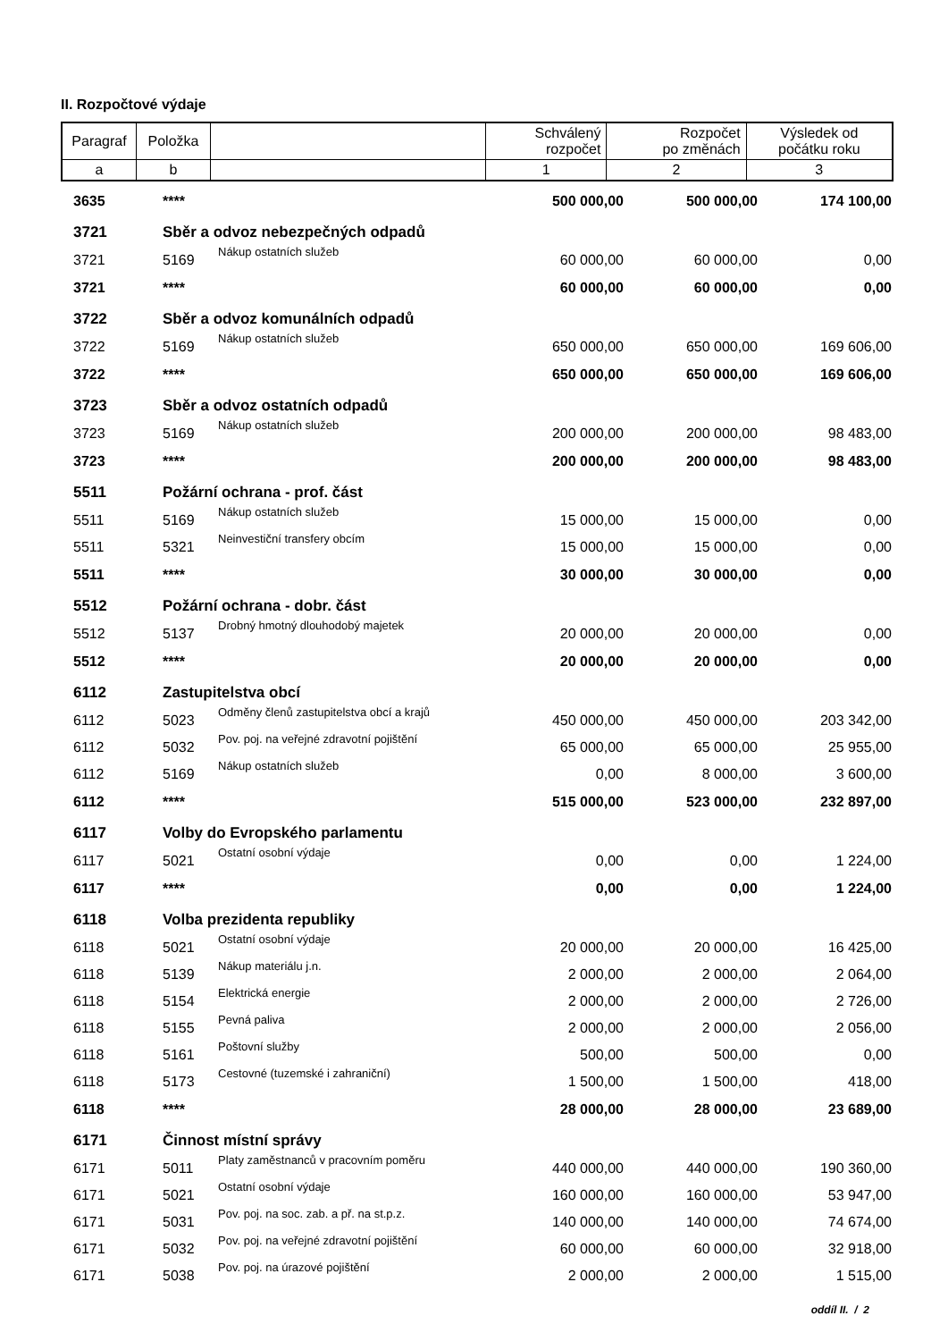II. Rozpočtové výdaje
| Paragraf | Položka | | Schválený rozpočet | Rozpočet po změnách | Výsledek od počátku roku |
| --- | --- | --- | --- | --- | --- |
| a | b | | 1 | 2 | 3 |
| 3635 | **** | | 500 000,00 | 500 000,00 | 174 100,00 |
| 3721 | Sběr a odvoz nebezpečných odpadů | | | | |
| 3721 | 5169 | Nákup ostatních služeb | 60 000,00 | 60 000,00 | 0,00 |
| 3721 | **** | | 60 000,00 | 60 000,00 | 0,00 |
| 3722 | Sběr a odvoz komunálních odpadů | | | | |
| 3722 | 5169 | Nákup ostatních služeb | 650 000,00 | 650 000,00 | 169 606,00 |
| 3722 | **** | | 650 000,00 | 650 000,00 | 169 606,00 |
| 3723 | Sběr a odvoz ostatních odpadů | | | | |
| 3723 | 5169 | Nákup ostatních služeb | 200 000,00 | 200 000,00 | 98 483,00 |
| 3723 | **** | | 200 000,00 | 200 000,00 | 98 483,00 |
| 5511 | Požární ochrana - prof. část | | | | |
| 5511 | 5169 | Nákup ostatních služeb | 15 000,00 | 15 000,00 | 0,00 |
| 5511 | 5321 | Neinvestiční transfery obcím | 15 000,00 | 15 000,00 | 0,00 |
| 5511 | **** | | 30 000,00 | 30 000,00 | 0,00 |
| 5512 | Požární ochrana - dobr. část | | | | |
| 5512 | 5137 | Drobný hmotný dlouhodobý majetek | 20 000,00 | 20 000,00 | 0,00 |
| 5512 | **** | | 20 000,00 | 20 000,00 | 0,00 |
| 6112 | Zastupitelstva obcí | | | | |
| 6112 | 5023 | Odměny členů zastupitelstva obcí a krajů | 450 000,00 | 450 000,00 | 203 342,00 |
| 6112 | 5032 | Pov. poj. na veřejné zdravotní pojištění | 65 000,00 | 65 000,00 | 25 955,00 |
| 6112 | 5169 | Nákup ostatních služeb | 0,00 | 8 000,00 | 3 600,00 |
| 6112 | **** | | 515 000,00 | 523 000,00 | 232 897,00 |
| 6117 | Volby do Evropského parlamentu | | | | |
| 6117 | 5021 | Ostatní osobní výdaje | 0,00 | 0,00 | 1 224,00 |
| 6117 | **** | | 0,00 | 0,00 | 1 224,00 |
| 6118 | Volba prezidenta republiky | | | | |
| 6118 | 5021 | Ostatní osobní výdaje | 20 000,00 | 20 000,00 | 16 425,00 |
| 6118 | 5139 | Nákup materiálu j.n. | 2 000,00 | 2 000,00 | 2 064,00 |
| 6118 | 5154 | Elektrická energie | 2 000,00 | 2 000,00 | 2 726,00 |
| 6118 | 5155 | Pevná paliva | 2 000,00 | 2 000,00 | 2 056,00 |
| 6118 | 5161 | Poštovní služby | 500,00 | 500,00 | 0,00 |
| 6118 | 5173 | Cestovné (tuzemské i zahraniční) | 1 500,00 | 1 500,00 | 418,00 |
| 6118 | **** | | 28 000,00 | 28 000,00 | 23 689,00 |
| 6171 | Činnost místní správy | | | | |
| 6171 | 5011 | Platy zaměstnanců v pracovním poměru | 440 000,00 | 440 000,00 | 190 360,00 |
| 6171 | 5021 | Ostatní osobní výdaje | 160 000,00 | 160 000,00 | 53 947,00 |
| 6171 | 5031 | Pov. poj. na soc. zab. a př. na st.p.z. | 140 000,00 | 140 000,00 | 74 674,00 |
| 6171 | 5032 | Pov. poj. na veřejné zdravotní pojištění | 60 000,00 | 60 000,00 | 32 918,00 |
| 6171 | 5038 | Pov. poj. na úrazové pojištění | 2 000,00 | 2 000,00 | 1 515,00 |
oddíl II. / 2